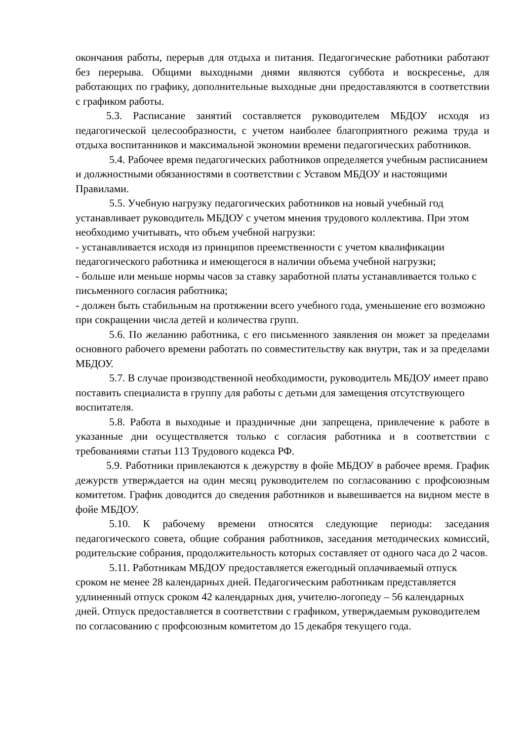окончания работы, перерыв для отдыха и питания. Педагогические работники работают без перерыва. Общими выходными днями являются суббота и воскресенье, для работающих по графику, дополнительные выходные дни предоставляются в соответствии с графиком работы.
5.3. Расписание занятий составляется руководителем МБДОУ исходя из педагогической целесообразности, с учетом наиболее благоприятного режима труда и отдыха воспитанников и максимальной экономии времени педагогических работников.
5.4. Рабочее время педагогических работников определяется учебным расписанием и должностными обязанностями в соответствии с Уставом МБДОУ и настоящими Правилами.
5.5. Учебную нагрузку педагогических работников на новый учебный год устанавливает руководитель МБДОУ с учетом мнения трудового коллектива. При этом необходимо учитывать, что объем учебной нагрузки:
- устанавливается исходя из принципов преемственности с учетом квалификации педагогического работника и имеющегося в наличии объема учебной нагрузки;
- больше или меньше нормы часов за ставку заработной платы устанавливается только с письменного согласия работника;
- должен быть стабильным на протяжении всего учебного года, уменьшение его возможно при сокращении числа детей и количества групп.
5.6. По желанию работника, с его письменного заявления он может за пределами основного рабочего времени работать по совместительству как внутри, так и за пределами МБДОУ.
5.7. В случае производственной необходимости, руководитель МБДОУ имеет право поставить специалиста в группу для работы с детьми для замещения отсутствующего воспитателя.
5.8. Работа в выходные и праздничные дни запрещена, привлечение к работе в указанные дни осуществляется только с согласия работника и в соответствии с требованиями статьи 113 Трудового кодекса РФ.
5.9. Работники привлекаются к дежурству в фойе МБДОУ в рабочее время. График дежурств утверждается на один месяц руководителем по согласованию с профсоюзным комитетом. График доводится до сведения работников и вывешивается на видном месте в фойе МБДОУ.
5.10. К рабочему времени относятся следующие периоды: заседания педагогического совета, общие собрания работников, заседания методических комиссий, родительские собрания, продолжительность которых составляет от одного часа до 2 часов.
5.11. Работникам МБДОУ предоставляется ежегодный оплачиваемый отпуск сроком не менее 28 календарных дней. Педагогическим работникам представляется удлиненный отпуск сроком 42 календарных дня, учителю-логопеду – 56 календарных дней. Отпуск предоставляется в соответствии с графиком, утверждаемым руководителем по согласованию с профсоюзным комитетом до 15 декабря текущего года.